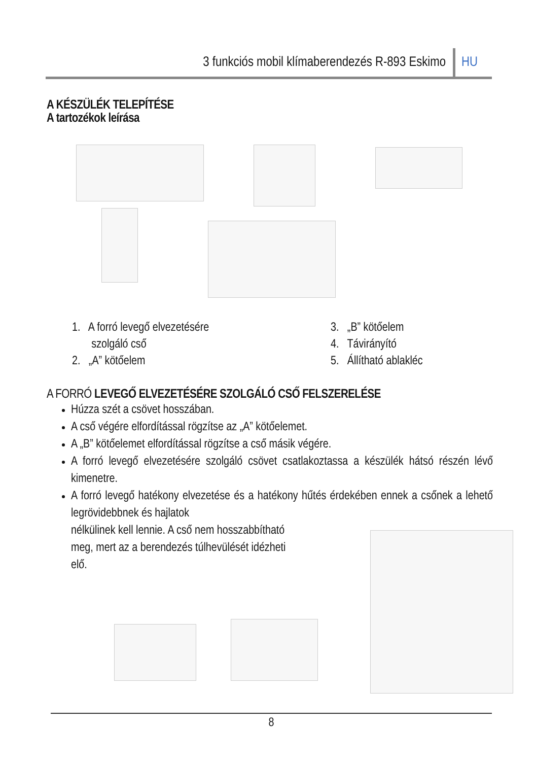3 funkciós mobil klímaberendezés R-893 Eskimo HU
A KÉSZÜLÉK TELEPÍTÉSE
A tartozékok leírása
1. A forró levegő elvezetésére
szolgáló cső
2. „A” kötőelem
3. „B” kötőelem
4. Távirányító
5. Állítható ablakléc
A FORRÓ LEVEGŐ ELVEZETÉSÉRE SZOLGÁLÓ CSŐ FELSZERELÉSE
Húzza szét a csövet hosszában.
A cső végére elfordítással rögzítse az „A” kötőelemet.
A „B” kötőelemet elfordítással rögzítse a cső másik végére.
A forró levegő elvezetésére szolgáló csövet csatlakoztassa a készülék hátsó részén lévő kimenetre.
A forró levegő hatékony elvezetése és a hatékony hűtés érdekében ennek a csőnek a lehető legrövidebbnek és hajlatok
nélkülinek kell lennie. A cső nem hosszabbítható
meg, mert az a berendezés túlhevülését idézheti
elő.
8